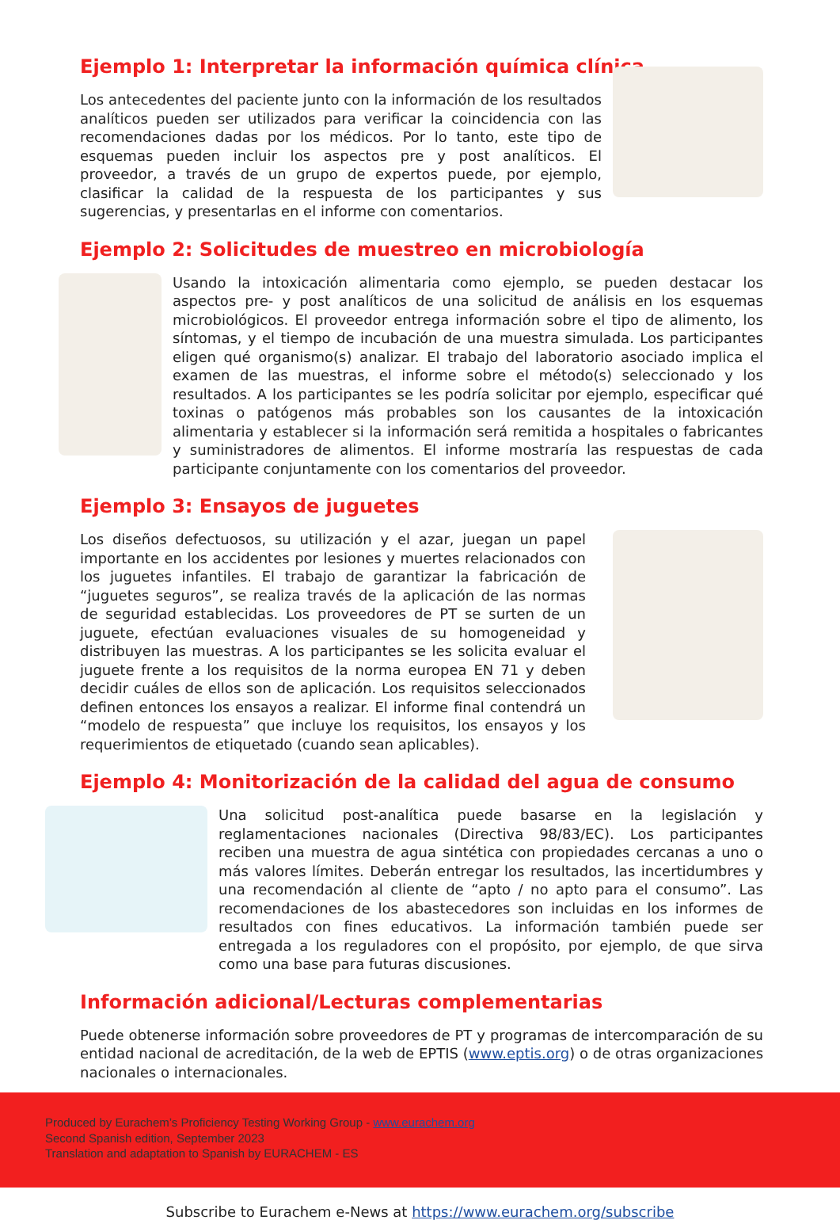Ejemplo 1: Interpretar la información química clínica
Los antecedentes del paciente junto con la información de los resultados analíticos pueden ser utilizados para verificar la coincidencia con las recomendaciones dadas por los médicos. Por lo tanto, este tipo de esquemas pueden incluir los aspectos pre y post analíticos. El proveedor, a través de un grupo de expertos puede, por ejemplo, clasificar la calidad de la respuesta de los participantes y sus sugerencias, y presentarlas en el informe con comentarios.
Ejemplo 2: Solicitudes de muestreo en microbiología
Usando la intoxicación alimentaria como ejemplo, se pueden destacar los aspectos pre- y post analíticos de una solicitud de análisis en los esquemas microbiológicos. El proveedor entrega información sobre el tipo de alimento, los síntomas, y el tiempo de incubación de una muestra simulada. Los participantes eligen qué organismo(s) analizar. El trabajo del laboratorio asociado implica el examen de las muestras, el informe sobre el método(s) seleccionado y los resultados. A los participantes se les podría solicitar por ejemplo, especificar qué toxinas o patógenos más probables son los causantes de la intoxicación alimentaria y establecer si la información será remitida a hospitales o fabricantes y suministradores de alimentos. El informe mostraría las respuestas de cada participante conjuntamente con los comentarios del proveedor.
Ejemplo 3: Ensayos de juguetes
Los diseños defectuosos, su utilización y el azar, juegan un papel importante en los accidentes por lesiones y muertes relacionados con los juguetes infantiles. El trabajo de garantizar la fabricación de “juguetes seguros”, se realiza través de la aplicación de las normas de seguridad establecidas. Los proveedores de PT se surten de un juguete, efectúan evaluaciones visuales de su homogeneidad y distribuyen las muestras. A los participantes se les solicita evaluar el juguete frente a los requisitos de la norma europea EN 71 y deben decidir cuáles de ellos son de aplicación. Los requisitos seleccionados definen entonces los ensayos a realizar. El informe final contendrá un “modelo de respuesta” que incluye los requisitos, los ensayos y los requerimientos de etiquetado (cuando sean aplicables).
Ejemplo 4: Monitorización de la calidad del agua de consumo
Una solicitud post-analítica puede basarse en la legislación y reglamentaciones nacionales (Directiva 98/83/EC). Los participantes reciben una muestra de agua sintética con propiedades cercanas a uno o más valores límites. Deberán entregar los resultados, las incertidumbres y una recomendación al cliente de “apto / no apto para el consumo”. Las recomendaciones de los abastecedores son incluidas en los informes de resultados con fines educativos. La información también puede ser entregada a los reguladores con el propósito, por ejemplo, de que sirva como una base para futuras discusiones.
Información adicional/Lecturas complementarias
Puede obtenerse información sobre proveedores de PT y programas de intercomparación de su entidad nacional de acreditación, de la web de EPTIS (www.eptis.org) o de otras organizaciones nacionales o internacionales.
Produced by Eurachem’s Proficiency Testing Working Group - www.eurachem.org
Second Spanish edition, September 2023
Translation and adaptation to Spanish by EURACHEM - ES
Subscribe to Eurachem e-News at https://www.eurachem.org/subscribe